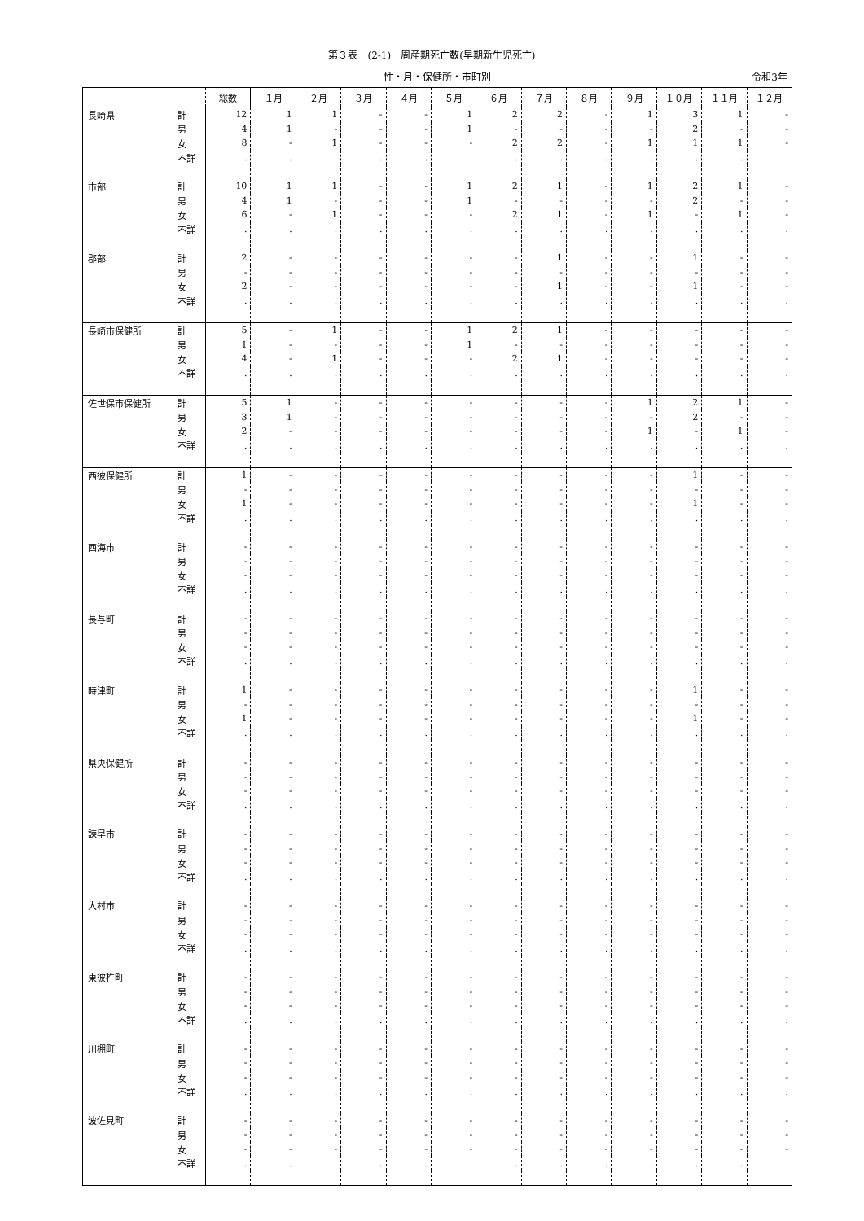第３表　(2-1)　周産期死亡数(早期新生児死亡)
性・月・保健所・市町別 令和3年
| | | 総数 | １月 | ２月 | ３月 | ４月 | ５月 | ６月 | ７月 | ８月 | ９月 | １０月 | １１月 | １２月 |
| --- | --- | --- | --- | --- | --- | --- | --- | --- | --- | --- | --- | --- | --- | --- |
| 長崎県 | 計 | 12 | 1 | 1 | - | - | 1 | 2 | 2 | - | 1 | 3 | 1 | - |
| | 男 | 4 | 1 | - | - | - | 1 | - | - | - | - | 2 | - | - |
| | 女 | 8 | - | 1 | - | - | - | 2 | 2 | - | 1 | 1 | 1 | - |
| | 不詳 | . | . | . | . | . | . | . | . | . | . | . | . | . |
| 市部 | 計 | 10 | 1 | 1 | - | - | 1 | 2 | 1 | - | 1 | 2 | 1 | - |
| | 男 | 4 | 1 | - | - | - | 1 | - | - | - | - | 2 | - | - |
| | 女 | 6 | - | 1 | - | - | - | 2 | 1 | - | 1 | - | 1 | - |
| | 不詳 | . | . | . | . | . | . | . | . | . | . | . | . | . |
| 郡部 | 計 | 2 | - | - | - | - | - | - | 1 | - | - | 1 | - | - |
| | 男 | - | - | - | - | - | - | - | - | - | - | - | - | - |
| | 女 | 2 | - | - | - | - | - | - | 1 | - | - | 1 | - | - |
| | 不詳 | . | . | . | . | . | . | . | . | . | . | . | . | . |
| 長崎市保健所 | 計 | 5 | - | 1 | - | - | 1 | 2 | 1 | - | - | - | - | - |
| | 男 | 1 | - | - | - | - | 1 | - | - | - | - | - | - | - |
| | 女 | 4 | - | 1 | - | - | - | 2 | 1 | - | - | - | - | - |
| | 不詳 | . | . | . | . | . | . | . | . | . | . | . | . | . |
| 佐世保市保健所 | 計 | 5 | 1 | - | - | - | - | - | - | - | 1 | 2 | 1 | - |
| | 男 | 3 | 1 | - | - | - | - | - | - | - | - | 2 | - | - |
| | 女 | 2 | - | - | - | - | - | - | - | - | 1 | - | 1 | - |
| | 不詳 | . | . | . | . | . | . | . | . | . | . | . | . | . |
| 西彼保健所 | 計 | 1 | - | - | - | - | - | - | - | - | - | 1 | - | - |
| | 男 | - | - | - | - | - | - | - | - | - | - | - | - | - |
| | 女 | 1 | - | - | - | - | - | - | - | - | - | 1 | - | - |
| | 不詳 | . | . | . | . | . | . | . | . | . | . | . | . | . |
| 西海市 | 計 | - | - | - | - | - | - | - | - | - | - | - | - | - |
| | 男 | - | - | - | - | - | - | - | - | - | - | - | - | - |
| | 女 | - | - | - | - | - | - | - | - | - | - | - | - | - |
| | 不詳 | . | . | . | . | . | . | . | . | . | . | . | . | . |
| 長与町 | 計 | - | - | - | - | - | - | - | - | - | - | - | - | - |
| | 男 | - | - | - | - | - | - | - | - | - | - | - | - | - |
| | 女 | - | - | - | - | - | - | - | - | - | - | - | - | - |
| | 不詳 | . | . | . | . | . | . | . | . | . | . | . | . | . |
| 時津町 | 計 | 1 | - | - | - | - | - | - | - | - | - | 1 | - | - |
| | 男 | - | - | - | - | - | - | - | - | - | - | - | - | - |
| | 女 | 1 | - | - | - | - | - | - | - | - | - | 1 | - | - |
| | 不詳 | . | . | . | . | . | . | . | . | . | . | . | . | . |
| 県央保健所 | 計 | - | - | - | - | - | - | - | - | - | - | - | - | - |
| | 男 | - | - | - | - | - | - | - | - | - | - | - | - | - |
| | 女 | - | - | - | - | - | - | - | - | - | - | - | - | - |
| | 不詳 | . | . | . | . | . | . | . | . | . | . | . | . | . |
| 諫早市 | 計 | - | - | - | - | - | - | - | - | - | - | - | - | - |
| | 男 | - | - | - | - | - | - | - | - | - | - | - | - | - |
| | 女 | - | - | - | - | - | - | - | - | - | - | - | - | - |
| | 不詳 | . | . | . | . | . | . | . | . | . | . | . | . | . |
| 大村市 | 計 | - | - | - | - | - | - | - | - | - | - | - | - | - |
| | 男 | - | - | - | - | - | - | - | - | - | - | - | - | - |
| | 女 | - | - | - | - | - | - | - | - | - | - | - | - | - |
| | 不詳 | . | . | . | . | . | . | . | . | . | . | . | . | . |
| 東彼杵町 | 計 | - | - | - | - | - | - | - | - | - | - | - | - | - |
| | 男 | - | - | - | - | - | - | - | - | - | - | - | - | - |
| | 女 | - | - | - | - | - | - | - | - | - | - | - | - | - |
| | 不詳 | . | . | . | . | . | . | . | . | . | . | . | . | . |
| 川棚町 | 計 | - | - | - | - | - | - | - | - | - | - | - | - | - |
| | 男 | - | - | - | - | - | - | - | - | - | - | - | - | - |
| | 女 | - | - | - | - | - | - | - | - | - | - | - | - | - |
| | 不詳 | . | . | . | . | . | . | . | . | . | . | . | . | . |
| 波佐見町 | 計 | - | - | - | - | - | - | - | - | - | - | - | - | - |
| | 男 | - | - | - | - | - | - | - | - | - | - | - | - | - |
| | 女 | - | - | - | - | - | - | - | - | - | - | - | - | - |
| | 不詳 | . | . | . | . | . | . | . | . | . | . | . | . | . |